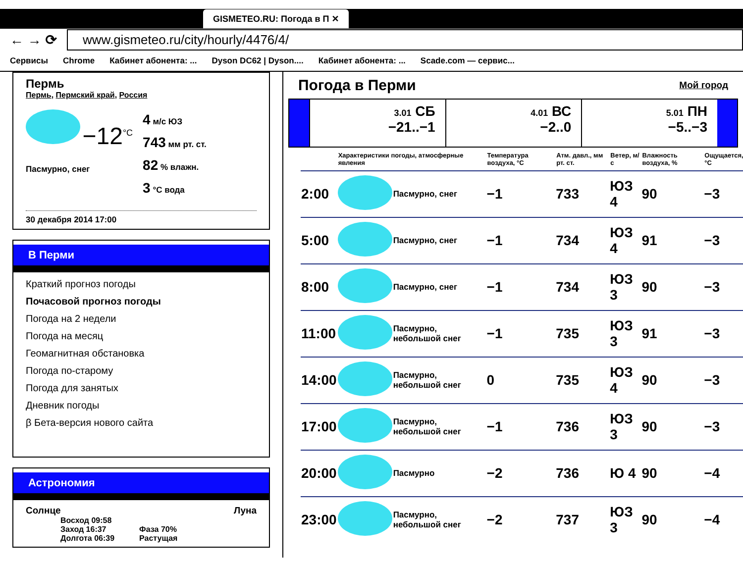GISMETEO.RU: Погода в П ✕
← → ⟳
www.gismeteo.ru/city/hourly/4476/4/
Сервисы Chrome Кабинет абонента: ... Dyson DC62 | Dyson.... Кабинет абонента: ... Scade.com — сервис...
Пермь
Пермь, Пермский край, Россия
−12<sup>°C</sup>
Пасмурно, снег
4 м/с ЮЗ
743 мм рт. ст.
82 % влажн.
3 °C вода
30 декабря 2014 17:00
В Перми
Краткий прогноз погоды
Почасовой прогноз погоды
Погода на 2 недели
Погода на месяц
Геомагнитная обстановка
Погода по-старому
Погода для занятых
Дневник погоды
β Бета-версия нового сайта
Астрономия
Солнце Луна
Восход 09:58
Заход 16:37
Долгота 06:39
Фаза 70%
Растущая
Погода в Перми
Мой город
3.01 СБ
−21..−1
4.01 ВС
−2..0
5.01 ПН
−5..−3
| | Характеристики погоды, атмосферные явления | | Температура воздуха, °C | Атм. давл., мм рт. ст. | Ветер, м/с | Влажность воздуха, % | Ощущается, °C |
| --- | --- | --- | --- | --- | --- | --- | --- |
| 2:00 | | Пасмурно, снег | −1 | 733 | ЮЗ 4 | 90 | −3 |
| 5:00 | | Пасмурно, снег | −1 | 734 | ЮЗ 4 | 91 | −3 |
| 8:00 | | Пасмурно, снег | −1 | 734 | ЮЗ 3 | 90 | −3 |
| 11:00 | | Пасмурно, небольшой снег | −1 | 735 | ЮЗ 3 | 91 | −3 |
| 14:00 | | Пасмурно, небольшой снег | 0 | 735 | ЮЗ 4 | 90 | −3 |
| 17:00 | | Пасмурно, небольшой снег | −1 | 736 | ЮЗ 3 | 90 | −3 |
| 20:00 | | Пасмурно | −2 | 736 | Ю 4 | 90 | −4 |
| 23:00 | | Пасмурно, небольшой снег | −2 | 737 | ЮЗ 3 | 90 | −4 |